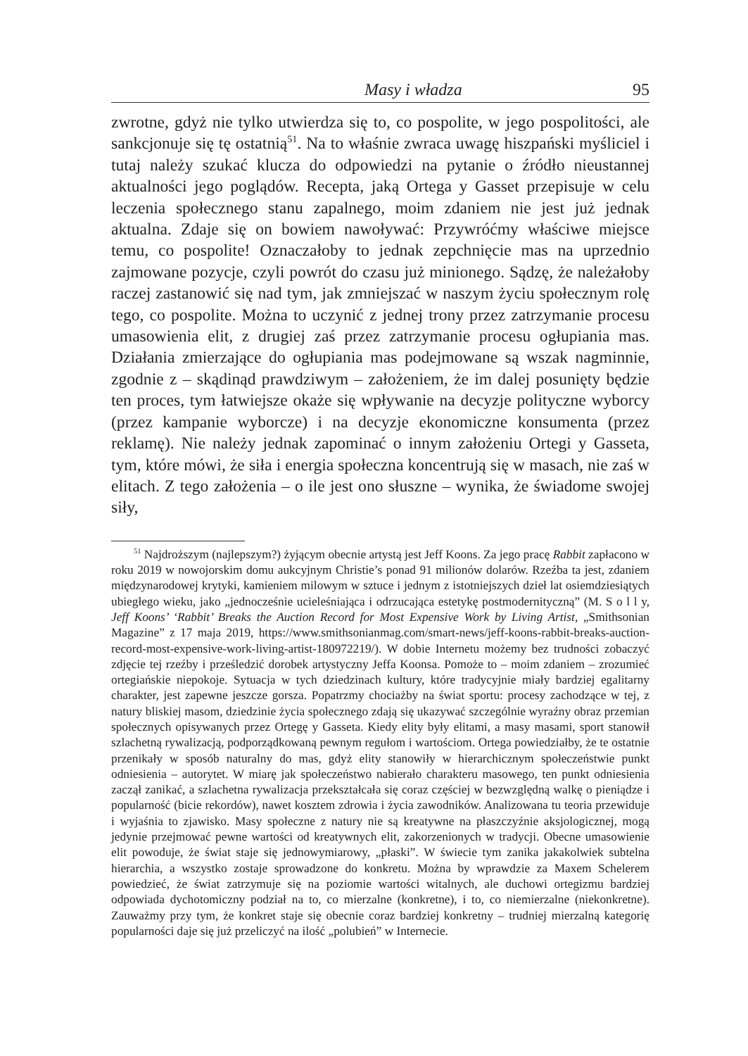Masy i władza 95
zwrotne, gdyż nie tylko utwierdza się to, co pospolite, w jego pospolitości, ale sankcjonuje się tę ostatnią<sup>51</sup>. Na to właśnie zwraca uwagę hiszpański myśliciel i tutaj należy szukać klucza do odpowiedzi na pytanie o źródło nieustannej aktualności jego poglądów. Recepta, jaką Ortega y Gasset przepisuje w celu leczenia społecznego stanu zapalnego, moim zdaniem nie jest już jednak aktualna. Zdaje się on bowiem nawoływać: Przywróćmy właściwe miejsce temu, co pospolite! Oznaczałoby to jednak zepchnięcie mas na uprzednio zajmowane pozycje, czyli powrót do czasu już minionego. Sądzę, że należałoby raczej zastanowić się nad tym, jak zmniejszać w naszym życiu społecznym rolę tego, co pospolite. Można to uczynić z jednej trony przez zatrzymanie procesu umasowienia elit, z drugiej zaś przez zatrzymanie procesu ogłupiania mas. Działania zmierzające do ogłupiania mas podejmowane są wszak nagminnie, zgodnie z – skądinąd prawdziwym – założeniem, że im dalej posunięty będzie ten proces, tym łatwiejsze okaże się wpływanie na decyzje polityczne wyborcy (przez kampanie wyborcze) i na decyzje ekonomiczne konsumenta (przez reklamę). Nie należy jednak zapominać o innym założeniu Ortegi y Gasseta, tym, które mówi, że siła i energia społeczna koncentrują się w masach, nie zaś w elitach. Z tego założenia – o ile jest ono słuszne – wynika, że świadome swojej siły,
<sup>51</sup> Najdroższym (najlepszym?) żyjącym obecnie artystą jest Jeff Koons. Za jego pracę Rabbit zapłacono w roku 2019 w nowojorskim domu aukcyjnym Christie’s ponad 91 milionów dolarów. Rzeźba ta jest, zdaniem międzynarodowej krytyki, kamieniem milowym w sztuce i jednym z istotniejszych dzieł lat osiemdziesiątych ubiegłego wieku, jako „jednocześnie ucieleśniająca i odrzucająca estetykę postmodernityczną” (M. S o l l y, Jeff Koons’ ‘Rabbit’ Breaks the Auction Record for Most Expensive Work by Living Artist, „Smithsonian Magazine” z 17 maja 2019, https://www.smithsonianmag.com/smart-news/jeff-koons-rabbit-breaks-auction-record-most-expensive-work-living-artist-180972219/). W dobie Internetu możemy bez trudności zobaczyć zdjęcie tej rzeźby i prześledzić dorobek artystyczny Jeffa Koonsa. Pomoże to – moim zdaniem – zrozumieć ortegiańskie niepokoje. Sytuacja w tych dziedzinach kultury, które tradycyjnie miały bardziej egalitarny charakter, jest zapewne jeszcze gorsza. Popatrzmy chociażby na świat sportu: procesy zachodzące w tej, z natury bliskiej masom, dziedzinie życia społecznego zdają się ukazywać szczególnie wyraźny obraz przemian społecznych opisywanych przez Ortegę y Gasseta. Kiedy elity były elitami, a masy masami, sport stanowił szlachetną rywalizacją, podporządkowaną pewnym regułom i wartościom. Ortega powiedziałby, że te ostatnie przenikały w sposób naturalny do mas, gdyż elity stanowiły w hierarchicznym społeczeństwie punkt odniesienia – autorytet. W miarę jak społeczeństwo nabierało charakteru masowego, ten punkt odniesienia zaczął zanikać, a szlachetna rywalizacja przekształcała się coraz częściej w bezwzględną walkę o pieniądze i popularność (bicie rekordów), nawet kosztem zdrowia i życia zawodników. Analizowana tu teoria przewiduje i wyjaśnia to zjawisko. Masy społeczne z natury nie są kreatywne na płaszczyźnie aksjologicznej, mogą jedynie przejmować pewne wartości od kreatywnych elit, zakorzenionych w tradycji. Obecne umasowienie elit powoduje, że świat staje się jednowymiarowy, „płaski”. W świecie tym zanika jakakolwiek subtelna hierarchia, a wszystko zostaje sprowadzone do konkretu. Można by wprawdzie za Maxem Schelerem powiedzieć, że świat zatrzymuje się na poziomie wartości witalnych, ale duchowi ortegizmu bardziej odpowiada dychotomiczny podział na to, co mierzalne (konkretne), i to, co niemierzalne (niekonkretne). Zauważmy przy tym, że konkret staje się obecnie coraz bardziej konkretny – trudniej mierzalną kategorię popularności daje się już przeliczyć na ilość „polubień” w Internecie.